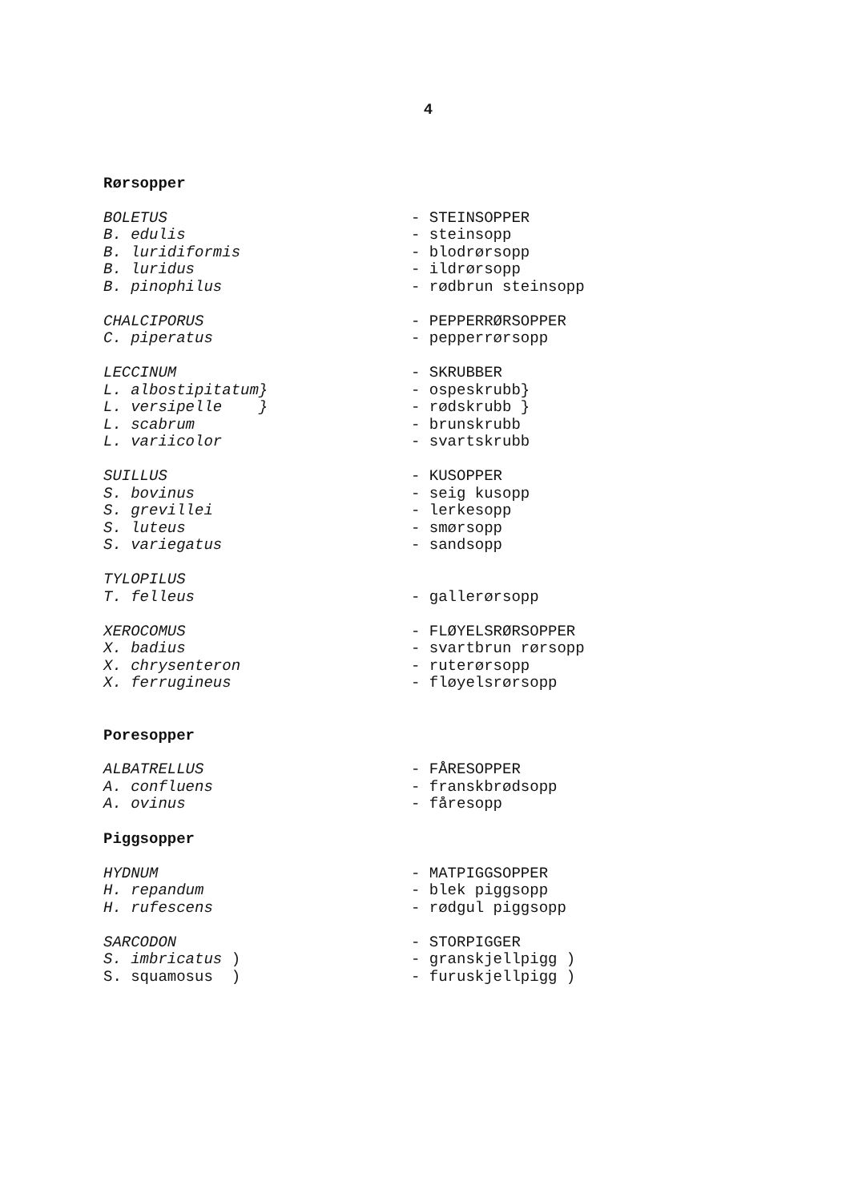4
Rørsopper
BOLETUS
- STEINSOPPER
B. edulis
- steinsopp
B. luridiformis
- blodrørsopp
B. luridus
- ildrørsopp
B. pinophilus
- rødbrun steinsopp
CHALCIPORUS
- PEPPERRØRSOPPER
C. piperatus
- pepperrørsopp
LECCINUM
- SKRUBBER
L. albostipitatum}
- ospeskrubb}
L. versipelle }
- rødskrubb }
L. scabrum
- brunskrubb
L. variicolor
- svartskrubb
SUILLUS
- KUSOPPER
S. bovinus
- seig kusopp
S. grevillei
- lerkesopp
S. luteus
- smørsopp
S. variegatus
- sandsopp
TYLOPILUS
T. felleus
- gallerørsopp
XEROCOMUS
- FLØYELSRØRSOPPER
X. badius
- svartbrun rørsopp
X. chrysenteron
- ruterørsopp
X. ferrugineus
- fløyelsrørsopp
Poresopper
ALBATRELLUS
- FÅRESOPPER
A. confluens
- franskbrødsopp
A. ovinus
- fåresopp
Piggsopper
HYDNUM
- MATPIGGSOPPER
H. repandum
- blek piggsopp
H. rufescens
- rødgul piggsopp
SARCODON
- STORPIGGER
S. imbricatus )
- granskjellpigg )
S. squamosus )
- furuskjellpigg )